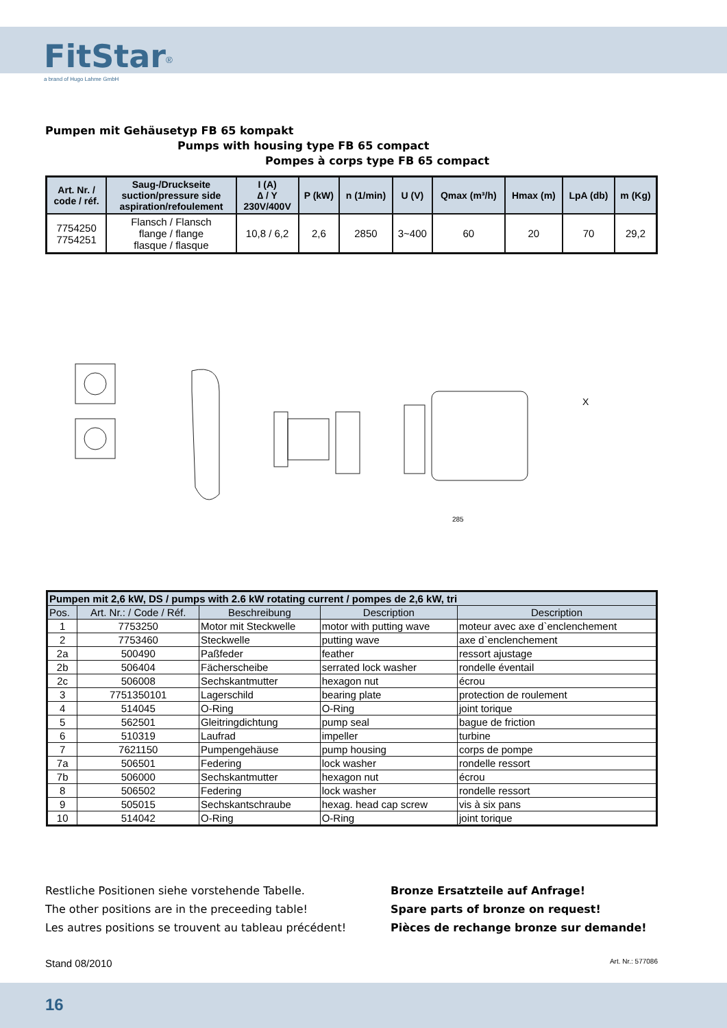FitStar<sup>®</sup>
a brand of Hugo Lahme GmbH
Pumpen mit Gehäusetyp FB 65 kompakt
Pumps with housing type FB 65 compact
Pompes à corps type FB 65 compact
| Art. Nr. / code / réf. | Saug-/Druckseite suction/pressure side aspiration/refoulement | I (A) ∆ / Y 230V/400V | P (kW) | n (1/min) | U (V) | Qmax (m³/h) | Hmax (m) | LpA (db) | m (Kg) |
| --- | --- | --- | --- | --- | --- | --- | --- | --- | --- |
| 7754250 7754251 | Flansch / Flansch flange / flange flasque / flasque | 10,8 / 6,2 | 2,6 | 2850 | 3~400 | 60 | 20 | 70 | 29,2 |
285
X
| Pumpen mit 2,6 kW, DS / pumps with 2.6 kW rotating current / pompes de 2,6 kW, tri | | | | |
| --- | --- | --- | --- | --- |
| Pos. | Art. Nr.: / Code / Réf. | Beschreibung | Description | Description |
| 1 | 7753250 | Motor mit Steckwelle | motor with putting wave | moteur avec axe d`enclenchement |
| 2 | 7753460 | Steckwelle | putting wave | axe d`enclenchement |
| 2a | 500490 | Paßfeder | feather | ressort ajustage |
| 2b | 506404 | Fächerscheibe | serrated lock washer | rondelle éventail |
| 2c | 506008 | Sechskantmutter | hexagon nut | écrou |
| 3 | 7751350101 | Lagerschild | bearing plate | protection de roulement |
| 4 | 514045 | O-Ring | O-Ring | joint torique |
| 5 | 562501 | Gleitringdichtung | pump seal | bague de friction |
| 6 | 510319 | Laufrad | impeller | turbine |
| 7 | 7621150 | Pumpengehäuse | pump housing | corps de pompe |
| 7a | 506501 | Federing | lock washer | rondelle ressort |
| 7b | 506000 | Sechskantmutter | hexagon nut | écrou |
| 8 | 506502 | Federing | lock washer | rondelle ressort |
| 9 | 505015 | Sechskantschraube | hexag. head cap screw | vis à six pans |
| 10 | 514042 | O-Ring | O-Ring | joint torique |
Restliche Positionen siehe vorstehende Tabelle.
The other positions are in the preceeding table!
Les autres positions se trouvent au tableau précédent!
Bronze Ersatzteile auf Anfrage!
Spare parts of bronze on request!
Pièces de rechange bronze sur demande!
Stand 08/2010 Art. Nr.: 577086
16